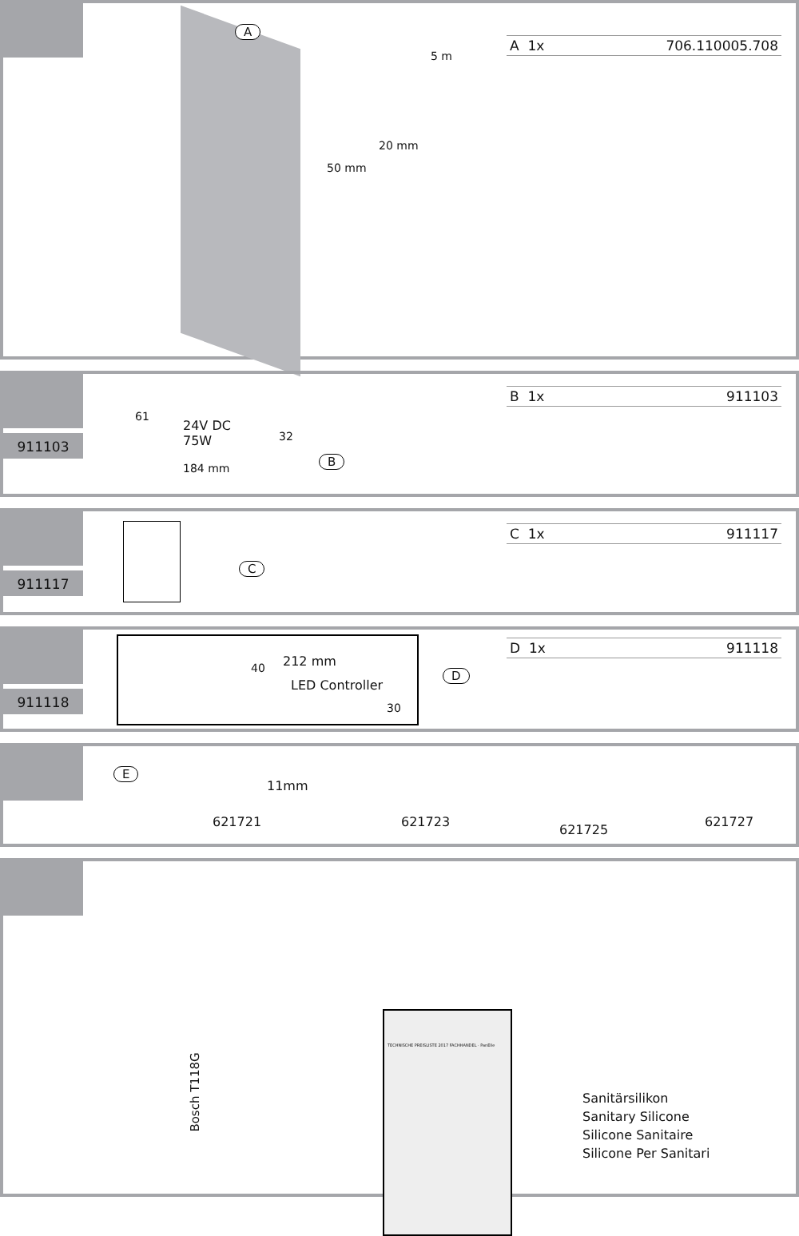A
5 m
20 mm
50 mm
A 1x 706.110005.708
911103
24V DC
75W
184 mm
61
32
B
B 1x 911103
911117
C
C 1x 911117
911118
212 mm
LED Controller
40
30
D
D 1x 911118
E
11mm
621721 621723
621725
621727
Bosch T118G
TECHNISCHE PREISLISTE 2017 FACHHANDEL · PanElle
Sanitärsilikon
Sanitary Silicone
Silicone Sanitaire
Silicone Per Sanitari